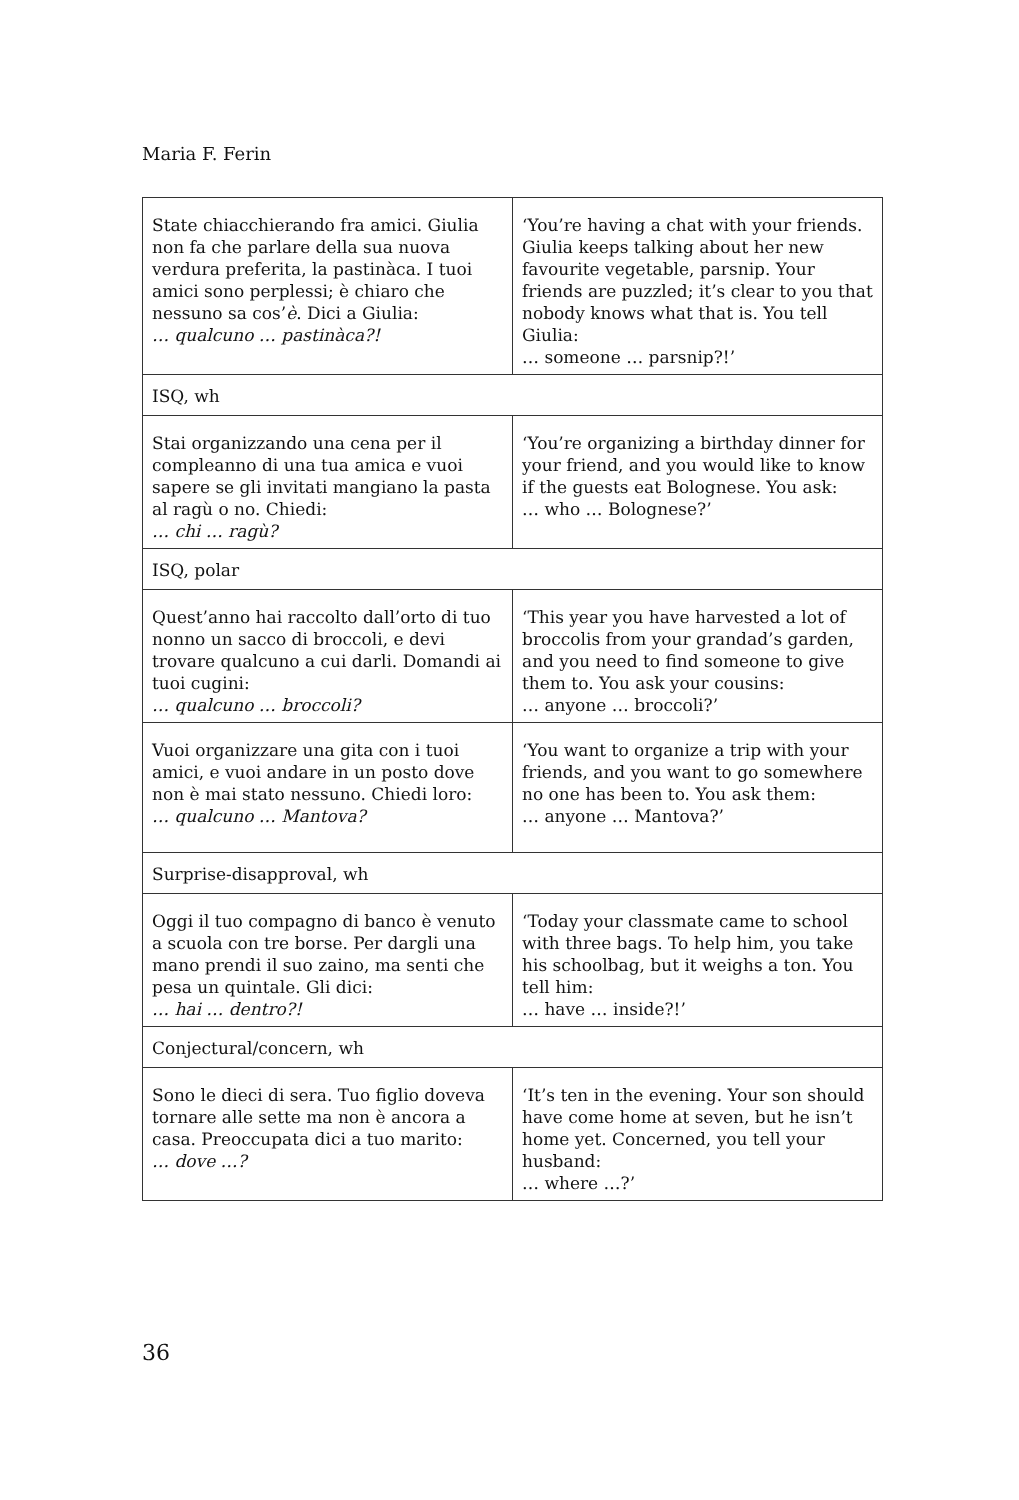Maria F. Ferin
| State chiacchierando fra amici. Giulia non fa che parlare della sua nuova verdura preferita, la pastinàca. I tuoi amici sono perplessi; è chiaro che nessuno sa cos’ è . Dici a Giulia: … qualcuno … pastinàca?! | ‘You’re having a chat with your friends. Giulia keeps talking about her new favourite vegetable, parsnip. Your friends are puzzled; it’s clear to you that nobody knows what that is. You tell Giulia: … someone … parsnip?!’ |
| ISQ, wh | |
| Stai organizzando una cena per il compleanno di una tua amica e vuoi sapere se gli invitati mangiano la pasta al ragù o no. Chiedi: … chi … ragù? | ‘You’re organizing a birthday dinner for your friend, and you would like to know if the guests eat Bolognese. You ask: … who … Bolognese?’ |
| ISQ, polar | |
| Quest’anno hai raccolto dall’orto di tuo nonno un sacco di broccoli, e devi trovare qualcuno a cui darli. Domandi ai tuoi cugini: … qualcuno … broccoli? | ‘This year you have harvested a lot of broccolis from your grandad’s garden, and you need to find someone to give them to. You ask your cousins: … anyone … broccoli?’ |
| Vuoi organizzare una gita con i tuoi amici, e vuoi andare in un posto dove non è mai stato nessuno. Chiedi loro: … qualcuno … Mantova? | ‘You want to organize a trip with your friends, and you want to go somewhere no one has been to. You ask them: … anyone … Mantova?’ |
| Surprise-disapproval, wh | |
| Oggi il tuo compagno di banco è venuto a scuola con tre borse. Per dargli una mano prendi il suo zaino, ma senti che pesa un quintale. Gli dici: … hai … dentro?! | ‘Today your classmate came to school with three bags. To help him, you take his schoolbag, but it weighs a ton. You tell him: … have … inside?!’ |
| Conjectural/concern, wh | |
| Sono le dieci di sera. Tuo figlio doveva tornare alle sette ma non è ancora a casa. Preoccupata dici a tuo marito: … dove …? | ‘It’s ten in the evening. Your son should have come home at seven, but he isn’t home yet. Concerned, you tell your husband: … where …?’ |
36